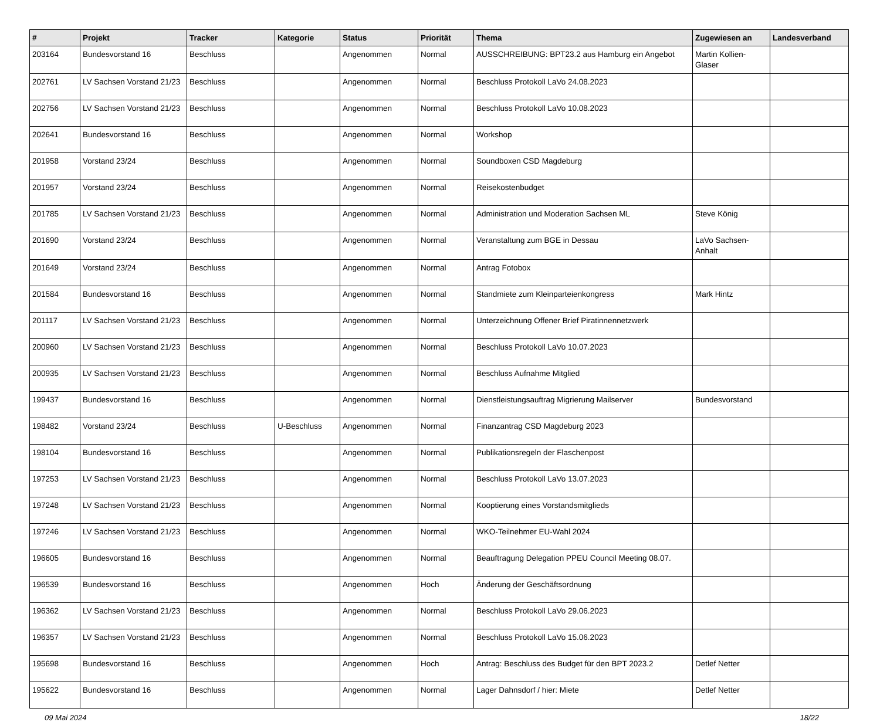| # | Projekt | Tracker | Kategorie | Status | Priorität | Thema | Zugewiesen an | Landesverband |
| --- | --- | --- | --- | --- | --- | --- | --- | --- |
| 203164 | Bundesvorstand 16 | Beschluss | | Angenommen | Normal | AUSSCHREIBUNG: BPT23.2 aus Hamburg ein Angebot | Martin Kollien-Glaser | |
| 202761 | LV Sachsen Vorstand 21/23 | Beschluss | | Angenommen | Normal | Beschluss Protokoll LaVo 24.08.2023 | | |
| 202756 | LV Sachsen Vorstand 21/23 | Beschluss | | Angenommen | Normal | Beschluss Protokoll LaVo 10.08.2023 | | |
| 202641 | Bundesvorstand 16 | Beschluss | | Angenommen | Normal | Workshop | | |
| 201958 | Vorstand 23/24 | Beschluss | | Angenommen | Normal | Soundboxen CSD Magdeburg | | |
| 201957 | Vorstand 23/24 | Beschluss | | Angenommen | Normal | Reisekostenbudget | | |
| 201785 | LV Sachsen Vorstand 21/23 | Beschluss | | Angenommen | Normal | Administration und Moderation Sachsen ML | Steve König | |
| 201690 | Vorstand 23/24 | Beschluss | | Angenommen | Normal | Veranstaltung zum BGE in Dessau | LaVo Sachsen-Anhalt | |
| 201649 | Vorstand 23/24 | Beschluss | | Angenommen | Normal | Antrag Fotobox | | |
| 201584 | Bundesvorstand 16 | Beschluss | | Angenommen | Normal | Standmiete zum Kleinparteienkongress | Mark Hintz | |
| 201117 | LV Sachsen Vorstand 21/23 | Beschluss | | Angenommen | Normal | Unterzeichnung Offener Brief Piratinnennetzwerk | | |
| 200960 | LV Sachsen Vorstand 21/23 | Beschluss | | Angenommen | Normal | Beschluss Protokoll LaVo 10.07.2023 | | |
| 200935 | LV Sachsen Vorstand 21/23 | Beschluss | | Angenommen | Normal | Beschluss Aufnahme Mitglied | | |
| 199437 | Bundesvorstand 16 | Beschluss | | Angenommen | Normal | Dienstleistungsauftrag Migrierung Mailserver | Bundesvorstand | |
| 198482 | Vorstand 23/24 | Beschluss | U-Beschluss | Angenommen | Normal | Finanzantrag CSD Magdeburg 2023 | | |
| 198104 | Bundesvorstand 16 | Beschluss | | Angenommen | Normal | Publikationsregeln der Flaschenpost | | |
| 197253 | LV Sachsen Vorstand 21/23 | Beschluss | | Angenommen | Normal | Beschluss Protokoll LaVo 13.07.2023 | | |
| 197248 | LV Sachsen Vorstand 21/23 | Beschluss | | Angenommen | Normal | Kooptierung eines Vorstandsmitglieds | | |
| 197246 | LV Sachsen Vorstand 21/23 | Beschluss | | Angenommen | Normal | WKO-Teilnehmer EU-Wahl 2024 | | |
| 196605 | Bundesvorstand 16 | Beschluss | | Angenommen | Normal | Beauftragung Delegation PPEU Council Meeting 08.07. | | |
| 196539 | Bundesvorstand 16 | Beschluss | | Angenommen | Hoch | Änderung der Geschäftsordnung | | |
| 196362 | LV Sachsen Vorstand 21/23 | Beschluss | | Angenommen | Normal | Beschluss Protokoll LaVo 29.06.2023 | | |
| 196357 | LV Sachsen Vorstand 21/23 | Beschluss | | Angenommen | Normal | Beschluss Protokoll LaVo 15.06.2023 | | |
| 195698 | Bundesvorstand 16 | Beschluss | | Angenommen | Hoch | Antrag: Beschluss des Budget für den BPT 2023.2 | Detlef Netter | |
| 195622 | Bundesvorstand 16 | Beschluss | | Angenommen | Normal | Lager Dahnsdorf / hier: Miete | Detlef Netter | |
09 Mai 2024 18/22